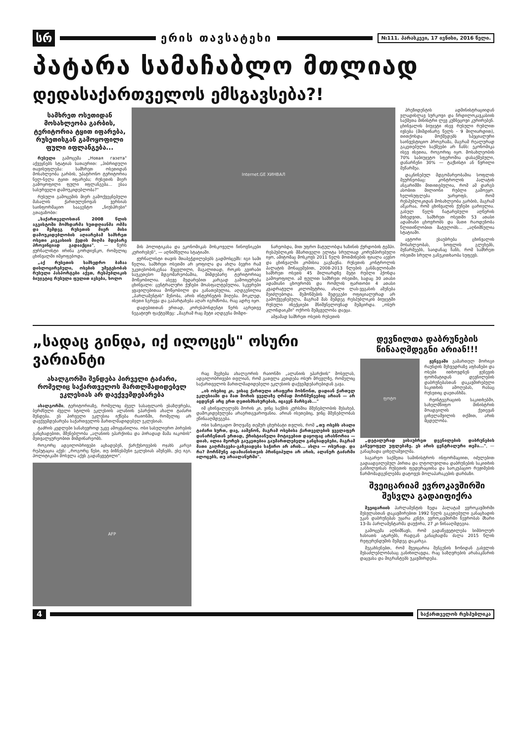სრ ერის თავსატეხი
№111. პარასკევი, 17 ივნისი, 2016 წელი.
პატარა სამაჩაბლო მთლიად
დედასაქართველოს ემსგავსება?!
სამხრეთ ოსეთიდან მოსახლეობა გარბის, ტერიტორია ტყით იფარება, რუსეთისგან გამოყოფილი ფული იფლანგება...
რუსული გამოცემა „Новая газета" აქვეყნებს სტატიას სათაურით: „ჰიბრიდული თავისუფლება: სამხრეთ ოსეთიდან მოსახლეობა გარბის, უპატრონო ტერიტორია ნელ-ნელა ტყით იფარება; რუსეთის მიერ გამოყოფილი ფული იფლანგება... ესაა სასურველი დამოუკიდებლობა?"
რუსული გამოცემის მიერ გამოქვეყნებული მასალის ქართულენოვან ვერსიას საინფორმაციო სააგენტო „ნიუსპრესი" გთავაზობთ:
„საქართველოსთან 2008 წლის აგვისტოში მომხდარმა ხუთდღიანმა ომმა და შემდეგ რუსეთის მიერ მისი დამოუკიდებლობის აღიარებამ სამხრეთ ოსეთი კავკასიის ქედის მიღმა მდებარე პროვინციად გადააქცია", — წერს ჟურნალისტი ირინა გორდიენკო, რომელიც ცხინვალში იმყოფებოდა.
„აქ რუსეთის სამხედრო ბაზაა დისლოცირებული, ოსების უმეტესობას რუსული პასპორტები აქვთ, რესპუბლიკის ბიუჯეტიც რუსული ფულით ივსება, ხოლო
Internet.GE ХИНВАЛ
მის პოლიტიკასა და ეკონომიკას მოსკოველი ჩინოვნიკები კურირებენ", — აღნიშნულია სტატიაში.
ჟურნალისტი თავის შთაბეჭდილებებს გადმოსცემს: იგი სამი წელია, სამხრეთ ოსეთში არ ყოფილა და ახლა ბევრი რამ უკეთესობისკენაა შეცვლილი, მაგალითად, როკის გვირაბი საუკეთესო მდგომარეობაშია, მიმდებარე ტერიტორიაც მოწყობილია. ასევე შედარებით კარგად გამოიყურება ცხინვალი: ცენტრალური ქუჩები მოასფალტებულია, სკვერები ყვავილებითაა მოწყობილი და განათებულია, აღდგენილია „პარლამენტის" შენობა, არის ინტერნეტის მიღება. მოკლედ, ისეთი ნგრევა და გაპარტახება აღარ იგრძნობა, რაც ადრე იყო.
დადებითთან ერთად, კორესპონდენტი წერს აგრეთვე ნეგატიურ ფაქტებზეც: „მაგრამ რაც მეტი აღდგენა მიმდი-
ნარეობდა, მით უფრო მატულობდა ხაზინის ქურდობის ტემპი. რესპუბლიკის მმართველი ელიტა სრულიად კორუმპირებული იყო, ამიტომაც მოსკოვს 2011 წელს მოთმინების ფიალა აევსო და ცხინვალში კომისია გაგზავნა. რუსეთის კონტროლის პალატის მონაცემებით, 2008-2013 წლების განმავლობაში სამხრეთ ოსეთს 45 მილიარდზე მეტი რუბლი ჰქონდა გამოყოფილი. ამ ფულით სამხრეთ ოსეთში, სადაც 30 ათასი ადამიანი ცხოვრობს და რომლის ფართობი 4 ათასი კვადრატული კილომეტრია, ახალი ლას-ვეგასის აშენება შეიძლებოდა. შემოწმების შედეგები ოფიციალურად არ გამოქვეყნებულა, მაგრამ მას შემდეგ რესპუბლიკის ბიუჯეტში რუსული ინექციები მნიშვნელოვნად შემცირდა. „ოსურ კლონდაიკში" ოქროს შემცველობა დაეცა.
ამჟამად სამხრეთ ოსეთს რუსეთის
პრეზიდენტის ადმინისტრაციიდან ვლადისლავ სურკოვი და ჩრდილოკავკასიის საქმეთა მინისტრი ლევ კუზნეცოვი კურირებენ. ცხინვალის ბიუჯეტი ისევ რუსული რუბლით ივსება (მიმდინარე წელს - 9 მილიარდით), თითქოსდა მოქმედებს სპეციალური საინვესტიციო პროგრამა, მაგრამ რეალურად გაკეთებული საქმეები არ ჩანს: ეკონომიკა ისევ ისეთია, როგორიც იყო. მოსახლეობის 70% საბიუჯეტო სფეროშია დასაქმებული, დანარჩენი 30% — ტაქსისტი ან წვრილი მეწარმეა.
დაკნინებულ მდგომარეობაშია სოფლის მეურნეობაც: კონტროლის პალატის ანგარიშში მითითებულია, რომ ამ დარგს ასობით მილიონი რუბლი გამოეყო. ხელისუფლება უარყოფს, რომ რესპუბლიკიდან მოსახლეობა გარბის, მაგრამ აშკარაა, რომ ცხინვალის ქუჩები ცარიელია. გასულ წელს ჩატარებული აღწერის მიხედვით, სამხრეთ ოსეთში 53 ათასი ადამიანი ცხოვრობს და მათი რაოდენობა წლითიწლობით მატულობს... „აღნიშნულია სტატიაში.
ავტორი ესაუბრება ცხინვალის მოსახლეობას, სოფლის გლეხებს, მეწარმეებს, საიდანაც ჩანს, რომ სამხრეთ ოსეთში სრული განუკითხაობა სუფევს.
„სადაც გინდა, იქ ილოცეს" ოსური ვარიანტი
ახალგორში შენდება პირველი ტაძარი, რომელიც საქართველოს მართლმადიდებელ ეკლესიას არ დაექვემდებარება
ახალგორში, ტერიტორიაზე, რომელიც ძველ სასაფლაოს ესაზღვრება, ბერძნული ძველი სტილის ეკლესიის ალანიის ეპარქიის ახალი ტაძარი შენდება. ეს პირველი ეკლესია იქნება რაიონში, რომელიც არ დაექვემდებარება საქართველოს მართლმადიდებელ ეკლესიას.
ტაძრის კედლები სანახევროდ უკვე ამოყვანილია. ოსი სასულიერო პირების განცხადებით, მშენებლობა „ალანიის ეპარქიისა და პირადად მამა იაკობის" მეთვალყურეობით მიმდინარეობს.
როგორც ადგილობრივები აცხადებენ, ქარქუსოვების ოჯახს კარგი რეპუტაცია აქვს: „როგორც წესი, თუ ბიზნესმენი ეკლესიას აშენებს, ესე იგი, პოლიტიკაში მოსვლა აქვს გადაწყვეტილი".
AFP
რაც შეეხება ახალგორის რაიონში „ალანიის ეპარქიის" მოსვლას, ადგილობრივები თვლიან, რომ გათვლა კეთდება ოსურ მრევლზე, რომელიც საქართველოს მართლმადიდებელი ეკლესიის დაქვემდებარებიდან გავა.
„ის ოსებიც კი, ვისაც ქართული არაფერი მოსწონთ, დადიან ქართულ ეკლესიაში და მათ შორის ყველაზე ღრმად მორწმუნეებიც არიან — არ აცდენენ არც ერთ ღვთისმსახურებას, იცავენ მარხვას..."
იმ ცხინვალელებს შორის კი, ვინც საქმის კურსშია მშენებლობის შესახებ, დამოკიდებულება არაერთგვაროვანია. არიან ისეთებიც, ვინც მშენებლობას ეწინააღმდეგება.
ოსი საზოგადო მოღვაწე თემურ ცხურბატი თვლის, რომ „თუ ოსებს ახალი ტაძარი სურთ, დაე, ააშენონ, მაგრამ ოსებისა ქართველების ყველაფერ დანარჩენთან ერთად, ქრისტიანული მოტივებით დაყოფაც არასწორია — დიახ, ილია მეორეს გაუკეთებია გაუმართლებელი განცხადებები, მაგრამ მათი გაღრმავება-გაზვიადება საჭირო არ არის... ახლა — ოსურად. და რა? მორწმუნე ადამიანისთვის პრინციპული არ არის, ალანურ ტაძარში ილოცებს, თუ არაალანურში".
დევნილთა დაბრუნების წინააღმდეგნი არიან!!!
ფოტო
ჟენევაში გამართულ მორიგი რაუნდის შეხვედრაზე აფხაზები და ოსები ითხოვდნენ ჟენევის ფორმატიდან დევნილების დაბრუნებასთან დაკავშირებული საკითხის ამოღებას, რასაც რუსეთიც დაეთანხმა.
რეინტეგრაციის საკითხებში, სახელმწიფო მინისტრის მოადგილის ქეთევან ციხელაშვილის თქმით, არის მცდელობა.
„დეტალურად ვისაუბრეთ დევნილების დაბრუნების განუყოფელ უფლებაზე. ეს არის ცენტრალური თემა...", — განაცხადა ციხელაშვილმა.
საგარეო საქმეთა სამინისტროს ინფორმაციით, იძულებით გადაადგილებულ პირთა და ლტოლვილთა დაბრუნების საკითხის განხილვისას რუსეთის ფედერაციისა და საოკუპაციო რეჟიმების წარმომადგენლებმა დატოვეს მოლაპარაკების დარბაზი.
შვეიცარიამ ევროკავშირში შესვლა გადაიფიქრა
შვეიცარიის პარლამენტის ზედა პალატამ ევროკავშირში შესვლასთან დაკავშირებით 1992 წელს გაკეთებული განაცხადის უკან დაბრუნებას უყარა კენჭი. ევროკავშირში წევრობას მხარი 13-მა პარლამენტარმა დაუჭირა, 27 კი წინააღმდეგია.
გამოცემა აღნიშნავს, რომ გადაწყვეტილება სიმბოლურ ხასიათს ატარებს, რადგან განაცხადმა ძალა 2015 წლის რეფერენდუმის შემდეგ დაკარგა.
შეგახსენებთ, რომ შვეიცარია შენგენის ზონიდან გასვლის შესაძლებლობასაც განიხილავდა, რაც საზღვრების არასაკმარის დაცვასა და მიგრანტებს უკავშირდება.
4
საქართველოს რესპუბლიკა